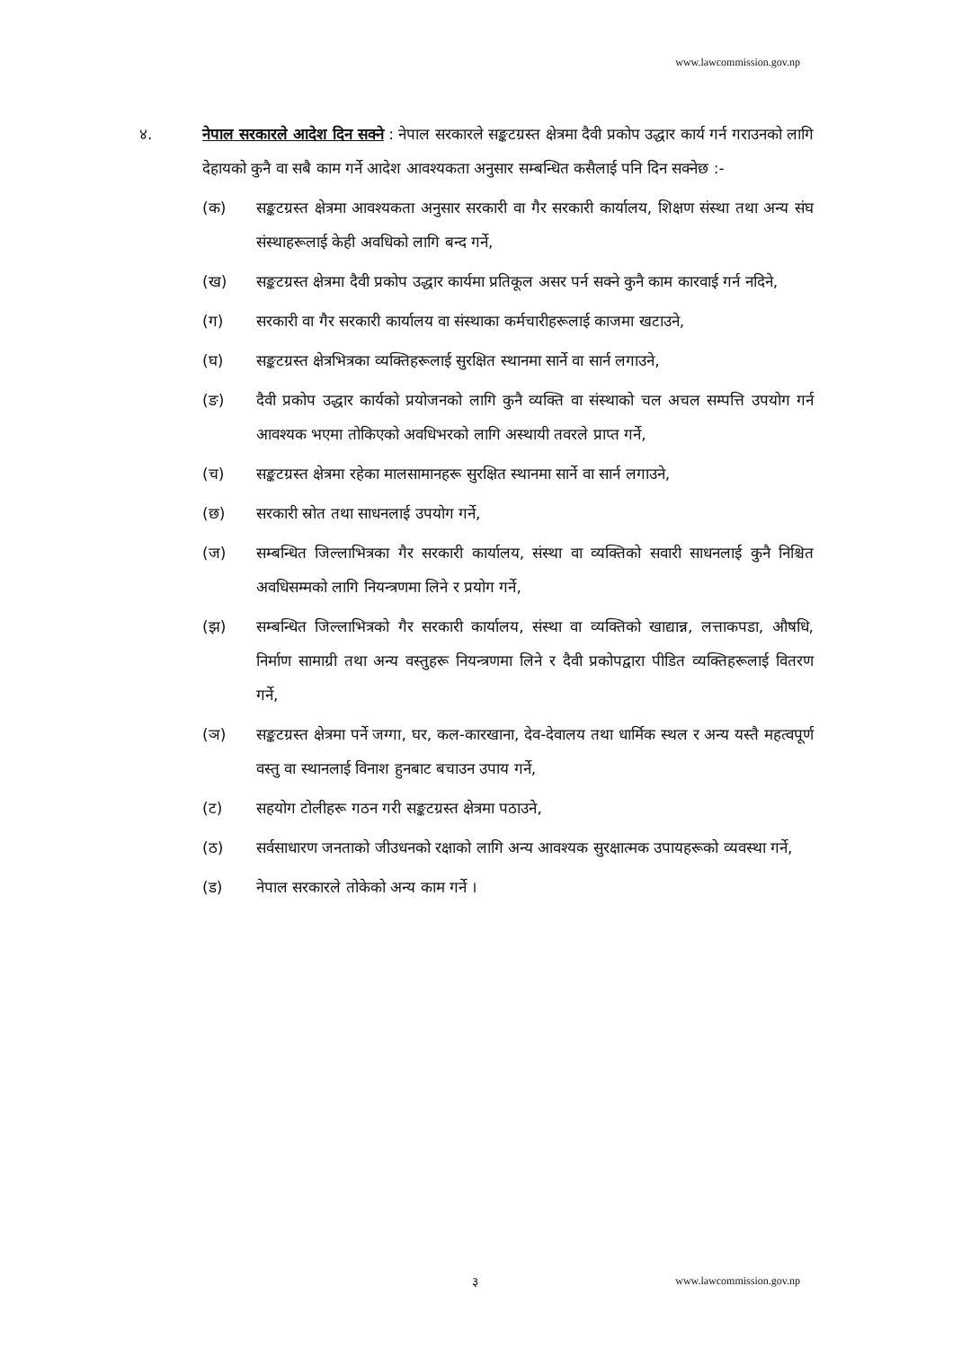www.lawcommission.gov.np
४. नेपाल सरकारले आदेश दिन सक्ने : नेपाल सरकारले सङ्कटग्रस्त क्षेत्रमा दैवी प्रकोप उद्धार कार्य गर्न गराउनको लागि देहायको कुनै वा सबै काम गर्ने आदेश आवश्यकता अनुसार सम्बन्धित कसैलाई पनि दिन सक्नेछ :-
(क) सङ्कटग्रस्त क्षेत्रमा आवश्यकता अनुसार सरकारी वा गैर सरकारी कार्यालय, शिक्षण संस्था तथा अन्य संघ संस्थाहरूलाई केही अवधिको लागि बन्द गर्ने,
(ख) सङ्कटग्रस्त क्षेत्रमा दैवी प्रकोप उद्धार कार्यमा प्रतिकूल असर पर्न सक्ने कुनै काम कारवाई गर्न नदिने,
(ग) सरकारी वा गैर सरकारी कार्यालय वा संस्थाका कर्मचारीहरूलाई काजमा खटाउने,
(घ) सङ्कटग्रस्त क्षेत्रभित्रका व्यक्तिहरूलाई सुरक्षित स्थानमा सार्ने वा सार्न लगाउने,
(ङ) दैवी प्रकोप उद्धार कार्यको प्रयोजनको लागि कुनै व्यक्ति वा संस्थाको चल अचल सम्पत्ति उपयोग गर्न आवश्यक भएमा तोकिएको अवधिभरको लागि अस्थायी तवरले प्राप्त गर्ने,
(च) सङ्कटग्रस्त क्षेत्रमा रहेका मालसामानहरू सुरक्षित स्थानमा सार्ने वा सार्न लगाउने,
(छ) सरकारी स्रोत तथा साधनलाई उपयोग गर्ने,
(ज) सम्बन्धित जिल्लाभित्रका गैर सरकारी कार्यालय, संस्था वा व्यक्तिको सवारी साधनलाई कुनै निश्चित अवधिसम्मको लागि नियन्त्रणमा लिने र प्रयोग गर्ने,
(झ) सम्बन्धित जिल्लाभित्रको गैर सरकारी कार्यालय, संस्था वा व्यक्तिको खाद्यान्न, लत्ताकपडा, औषधि, निर्माण सामाग्री तथा अन्य वस्तुहरू नियन्त्रणमा लिने र दैवी प्रकोपद्वारा पीडित व्यक्तिहरूलाई वितरण गर्ने,
(ञ) सङ्कटग्रस्त क्षेत्रमा पर्ने जग्गा, घर, कल-कारखाना, देव-देवालय तथा धार्मिक स्थल र अन्य यस्तै महत्वपूर्ण वस्तु वा स्थानलाई विनाश हुनबाट बचाउन उपाय गर्ने,
(ट) सहयोग टोलीहरू गठन गरी सङ्कटग्रस्त क्षेत्रमा पठाउने,
(ठ) सर्वसाधारण जनताको जीउधनको रक्षाको लागि अन्य आवश्यक सुरक्षात्मक उपायहरूको व्यवस्था गर्ने,
(ड) नेपाल सरकारले तोकेको अन्य काम गर्ने ।
३ www.lawcommission.gov.np